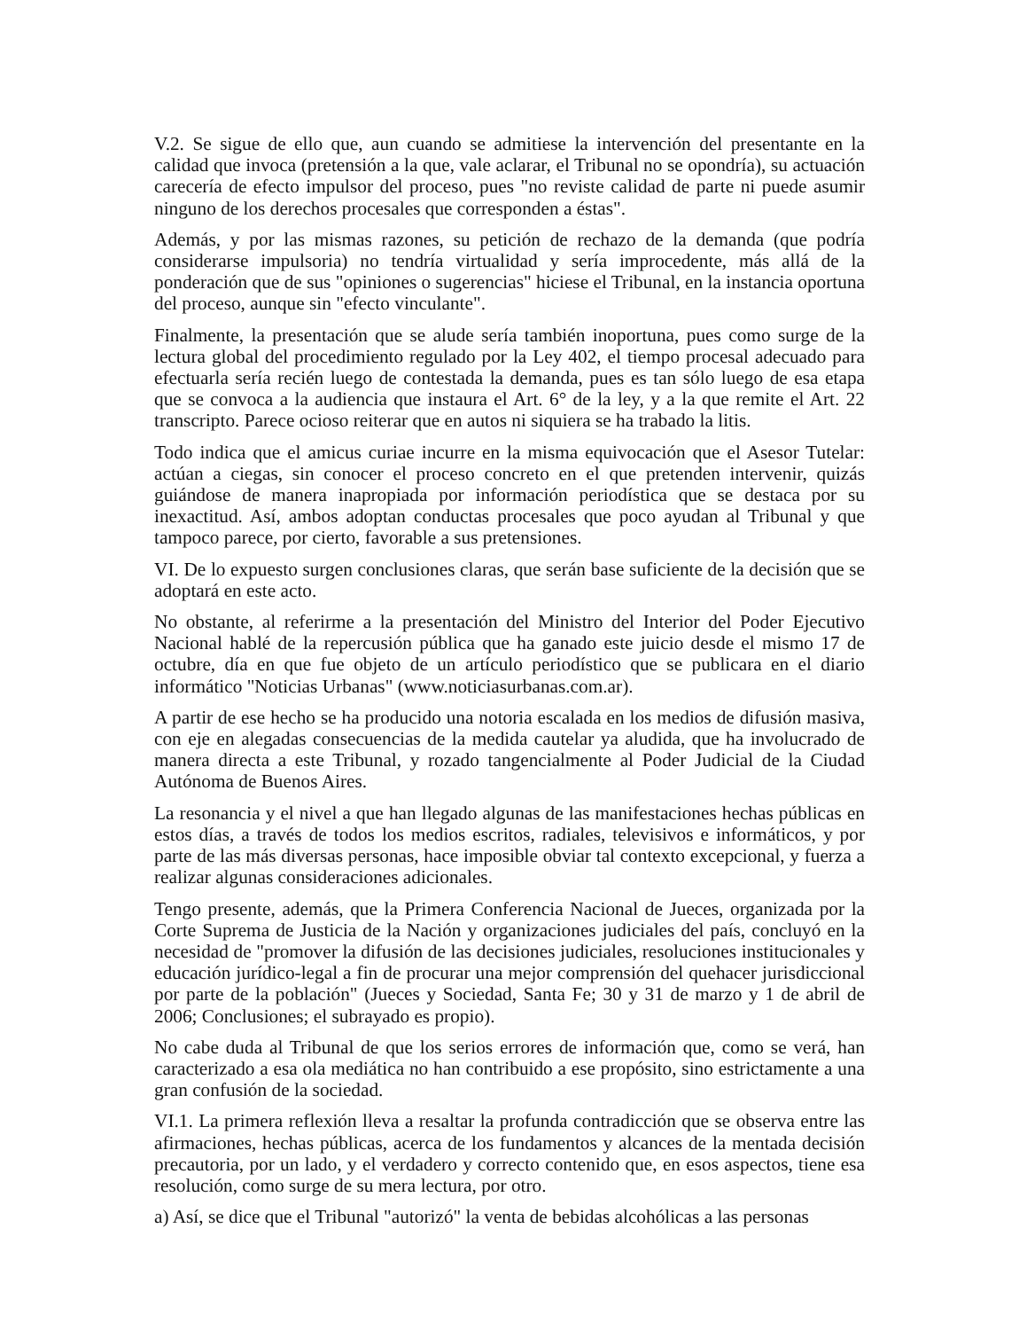V.2. Se sigue de ello que, aun cuando se admitiese la intervención del presentante en la calidad que invoca (pretensión a la que, vale aclarar, el Tribunal no se opondría), su actuación carecería de efecto impulsor del proceso, pues "no reviste calidad de parte ni puede asumir ninguno de los derechos procesales que corresponden a éstas".
Además, y por las mismas razones, su petición de rechazo de la demanda (que podría considerarse impulsoria) no tendría virtualidad y sería improcedente, más allá de la ponderación que de sus "opiniones o sugerencias" hiciese el Tribunal, en la instancia oportuna del proceso, aunque sin "efecto vinculante".
Finalmente, la presentación que se alude sería también inoportuna, pues como surge de la lectura global del procedimiento regulado por la Ley 402, el tiempo procesal adecuado para efectuarla sería recién luego de contestada la demanda, pues es tan sólo luego de esa etapa que se convoca a la audiencia que instaura el Art. 6° de la ley, y a la que remite el Art. 22 transcripto. Parece ocioso reiterar que en autos ni siquiera se ha trabado la litis.
Todo indica que el amicus curiae incurre en la misma equivocación que el Asesor Tutelar: actúan a ciegas, sin conocer el proceso concreto en el que pretenden intervenir, quizás guiándose de manera inapropiada por información periodística que se destaca por su inexactitud. Así, ambos adoptan conductas procesales que poco ayudan al Tribunal y que tampoco parece, por cierto, favorable a sus pretensiones.
VI. De lo expuesto surgen conclusiones claras, que serán base suficiente de la decisión que se adoptará en este acto.
No obstante, al referirme a la presentación del Ministro del Interior del Poder Ejecutivo Nacional hablé de la repercusión pública que ha ganado este juicio desde el mismo 17 de octubre, día en que fue objeto de un artículo periodístico que se publicara en el diario informático "Noticias Urbanas" (www.noticiasurbanas.com.ar).
A partir de ese hecho se ha producido una notoria escalada en los medios de difusión masiva, con eje en alegadas consecuencias de la medida cautelar ya aludida, que ha involucrado de manera directa a este Tribunal, y rozado tangencialmente al Poder Judicial de la Ciudad Autónoma de Buenos Aires.
La resonancia y el nivel a que han llegado algunas de las manifestaciones hechas públicas en estos días, a través de todos los medios escritos, radiales, televisivos e informáticos, y por parte de las más diversas personas, hace imposible obviar tal contexto excepcional, y fuerza a realizar algunas consideraciones adicionales.
Tengo presente, además, que la Primera Conferencia Nacional de Jueces, organizada por la Corte Suprema de Justicia de la Nación y organizaciones judiciales del país, concluyó en la necesidad de "promover la difusión de las decisiones judiciales, resoluciones institucionales y educación jurídico-legal a fin de procurar una mejor comprensión del quehacer jurisdiccional por parte de la población" (Jueces y Sociedad, Santa Fe; 30 y 31 de marzo y 1 de abril de 2006; Conclusiones; el subrayado es propio).
No cabe duda al Tribunal de que los serios errores de información que, como se verá, han caracterizado a esa ola mediática no han contribuido a ese propósito, sino estrictamente a una gran confusión de la sociedad.
VI.1. La primera reflexión lleva a resaltar la profunda contradicción que se observa entre las afirmaciones, hechas públicas, acerca de los fundamentos y alcances de la mentada decisión precautoria, por un lado, y el verdadero y correcto contenido que, en esos aspectos, tiene esa resolución, como surge de su mera lectura, por otro.
a) Así, se dice que el Tribunal "autorizó" la venta de bebidas alcohólicas a las personas